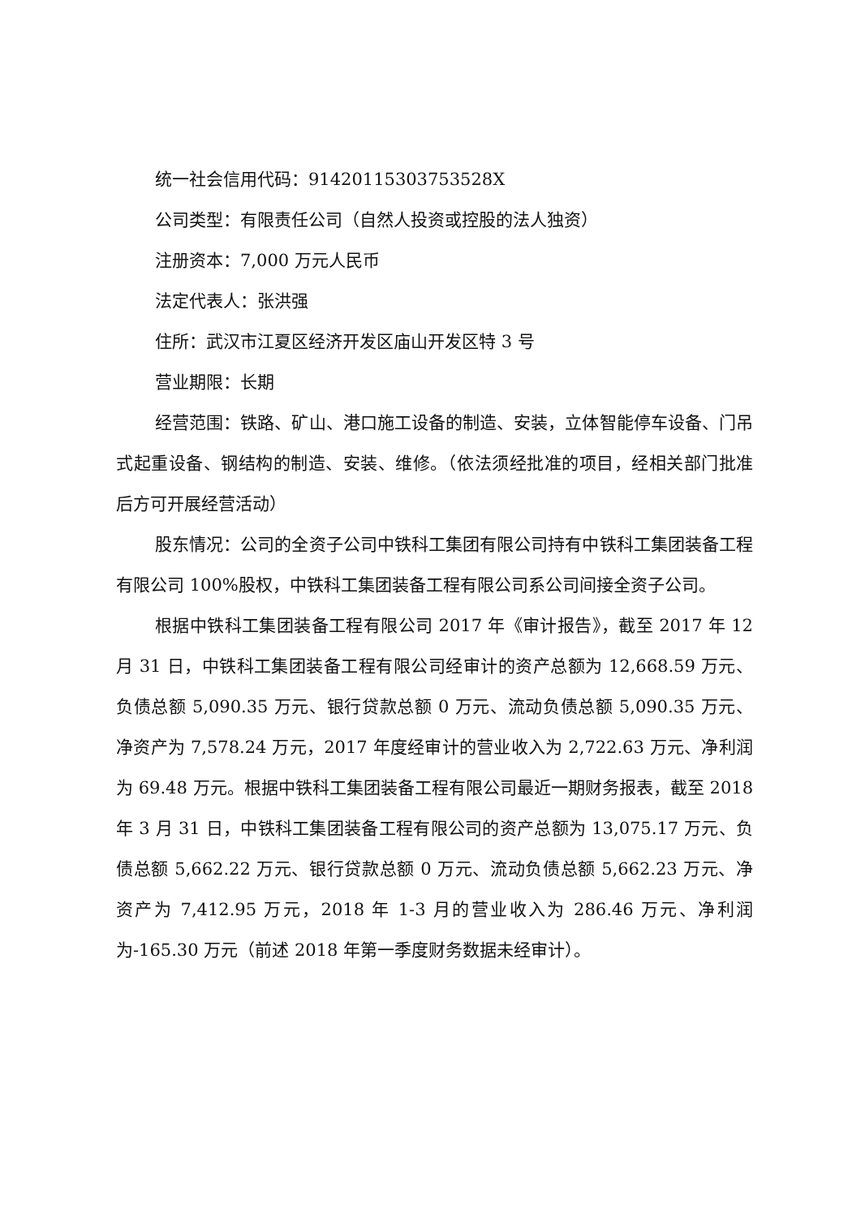统一社会信用代码：9142011530375352​8X
公司类型：有限责任公司（自然人投资或控股的法人独资）
注册资本：7,000 万元人民币
法定代表人：张洪强
住所：武汉市江夏区经济开发区庙山开发区特 3 号
营业期限：长期
经营范围：铁路、矿山、港口施工设备的制造、安装，立体智能停车设备、门吊式起重设备、钢结构的制造、安装、维修。（依法须经批准的项目，经相关部门批准后方可开展经营活动）
股东情况：公司的全资子公司中铁科工集团有限公司持有中铁科工集团装备工程有限公司 100%股权，中铁科工集团装备工程有限公司系公司间接全资子公司。
根据中铁科工集团装备工程有限公司 2017 年《审计报告》，截至 2017 年 12 月 31 日，中铁科工集团装备工程有限公司经审计的资产总额为 12,668.59 万元、负债总额 5,090.35 万元、银行贷款总额 0 万元、流动负债总额 5,090.35 万元、净资产为 7,578.24 万元，2017 年度经审计的营业收入为 2,722.63 万元、净利润为 69.48 万元。根据中铁科工集团装备工程有限公司最近一期财务报表，截至 2018 年 3 月 31 日，中铁科工集团装备工程有限公司的资产总额为 13,075.17 万元、负债总额 5,662.22 万元、银行贷款总额 0 万元、流动负债总额 5,662.23 万元、净资产为 7,412.95 万元，2018 年 1-3 月的营业收入为 286.46 万元、净利润为-165.30 万元（前述 2018 年第一季度财务数据未经审计）。